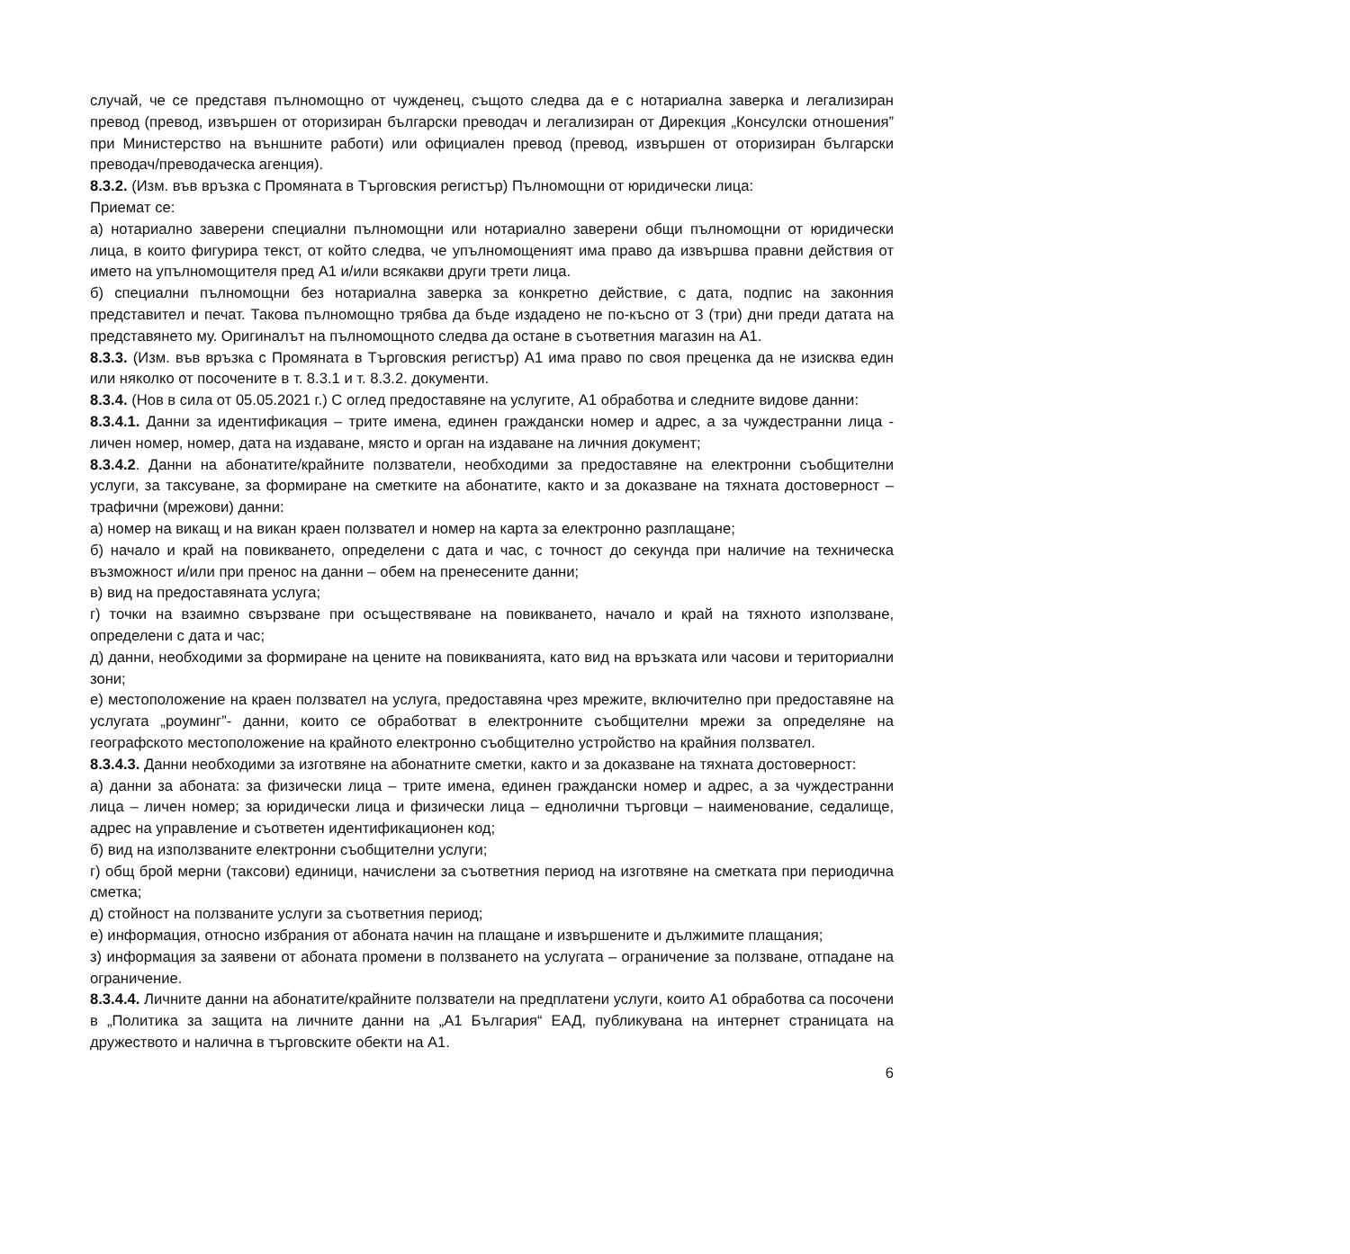случай, че се представя пълномощно от чужденец, същото следва да е с нотариална заверка и легализиран превод (превод, извършен от оторизиран български преводач и легализиран от Дирекция „Консулски отношения” при Министерство на външните работи) или официален превод (превод, извършен от оторизиран български преводач/преводаческа агенция).
8.3.2. (Изм. във връзка с Промяната в Търговския регистър) Пълномощни от юридически лица:
Приемат се:
а) нотариално заверени специални пълномощни или нотариално заверени общи пълномощни от юридически лица, в които фигурира текст, от който следва, че упълномощеният има право да извършва правни действия от името на упълномощителя пред А1 и/или всякакви други трети лица.
б) специални пълномощни без нотариална заверка за конкретно действие, с дата, подпис на законния представител и печат. Такова пълномощно трябва да бъде издадено не по-късно от 3 (три) дни преди датата на представянето му. Оригиналът на пълномощното следва да остане в съответния магазин на А1.
8.3.3. (Изм. във връзка с Промяната в Търговския регистър) А1 има право по своя преценка да не изисква един или няколко от посочените в т. 8.3.1 и т. 8.3.2. документи.
8.3.4. (Нов в сила от 05.05.2021 г.) С оглед предоставяне на услугите, А1 обработва и следните видове данни:
8.3.4.1. Данни за идентификация – трите имена, единен граждански номер и адрес, а за чуждестранни лица - личен номер, номер, дата на издаване, място и орган на издаване на личния документ;
8.3.4.2. Данни на абонатите/крайните ползватели, необходими за предоставяне на електронни съобщителни услуги, за таксуване, за формиране на сметките на абонатите, както и за доказване на тяхната достоверност – трафични (мрежови) данни:
а) номер на викащ и на викан краен ползвател и номер на карта за електронно разплащане;
б) начало и край на повикването, определени с дата и час, с точност до секунда при наличие на техническа възможност и/или при пренос на данни – обем на пренесените данни;
в) вид на предоставяната услуга;
г) точки на взаимно свързване при осъществяване на повикването, начало и край на тяхното използване, определени с дата и час;
д) данни, необходими за формиране на цените на повикванията, като вид на връзката или часови и териториални зони;
е) местоположение на краен ползвател на услуга, предоставяна чрез мрежите, включително при предоставяне на услугата „роуминг”- данни, които се обработват в електронните съобщителни мрежи за определяне на географското местоположение на крайното електронно съобщително устройство на крайния ползвател.
8.3.4.3. Данни необходими за изготвяне на абонатните сметки, както и за доказване на тяхната достоверност:
а) данни за абоната: за физически лица – трите имена, единен граждански номер и адрес, а за чуждестранни лица – личен номер; за юридически лица и физически лица – еднолични търговци – наименование, седалище, адрес на управление и съответен идентификационен код;
б) вид на използваните електронни съобщителни услуги;
г) общ брой мерни (таксови) единици, начислени за съответния период на изготвяне на сметката при периодична сметка;
д) стойност на ползваните услуги за съответния период;
е) информация, относно избрания от абоната начин на плащане и извършените и дължимите плащания;
з) информация за заявени от абоната промени в ползването на услугата – ограничение за ползване, отпадане на ограничение.
8.3.4.4. Личните данни на абонатите/крайните ползватели на предплатени услуги, които А1 обработва са посочени в „Политика за защита на личните данни на „А1 България“ ЕАД, публикувана на интернет страницата на дружеството и налична в търговските обекти на А1.
6